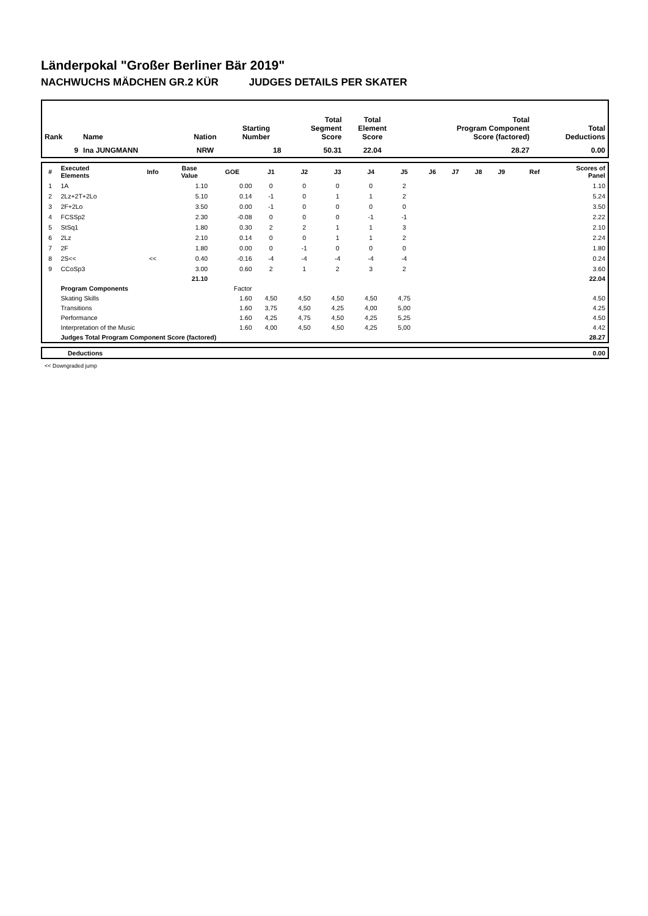Länderpokal "Großer Berliner Bär 2019"
NACHWUCHS MÄDCHEN GR.2 KÜR JUDGES DETAILS PER SKATER
| Rank | Name | Nation | Starting Number | Total Segment Score | Total Element Score | Total Program Component Score (factored) | Total Deductions |
| --- | --- | --- | --- | --- | --- | --- | --- |
| 9 | Ina JUNGMANN | NRW | 18 | 50.31 | 22.04 | 28.27 | 0.00 |
| # | Executed Elements | Info | Base Value | GOE | J1 | J2 | J3 | J4 | J5 | J6 | J7 | J8 | J9 | Ref | Scores of Panel |
| --- | --- | --- | --- | --- | --- | --- | --- | --- | --- | --- | --- | --- | --- | --- | --- |
| 1 | 1A | | 1.10 | 0.00 | 0 | 0 | 0 | 0 | 2 | | | | | | 1.10 |
| 2 | 2Lz+2T+2Lo | | 5.10 | 0.14 | -1 | 0 | 1 | 1 | 2 | | | | | | 5.24 |
| 3 | 2F+2Lo | | 3.50 | 0.00 | -1 | 0 | 0 | 0 | 0 | | | | | | 3.50 |
| 4 | FCSSp2 | | 2.30 | -0.08 | 0 | 0 | 0 | -1 | -1 | | | | | | 2.22 |
| 5 | StSq1 | | 1.80 | 0.30 | 2 | 2 | 1 | 1 | 3 | | | | | | 2.10 |
| 6 | 2Lz | | 2.10 | 0.14 | 0 | 0 | 1 | 1 | 2 | | | | | | 2.24 |
| 7 | 2F | | 1.80 | 0.00 | 0 | -1 | 0 | 0 | 0 | | | | | | 1.80 |
| 8 | 2S<< | << | 0.40 | -0.16 | -4 | -4 | -4 | -4 | -4 | | | | | | 0.24 |
| 9 | CCoSp3 | | 3.00 | 0.60 | 2 | 1 | 2 | 3 | 2 | | | | | | 3.60 |
| | | | 21.10 | | | | | | | | | | | | 22.04 |
| | Program Components | | | Factor | | | | | | | | | | | |
| | Skating Skills | | | 1.60 | 4,50 | 4,50 | 4,50 | 4,50 | 4,75 | | | | | | 4.50 |
| | Transitions | | | 1.60 | 3,75 | 4,50 | 4,25 | 4,00 | 5,00 | | | | | | 4.25 |
| | Performance | | | 1.60 | 4,25 | 4,75 | 4,50 | 4,25 | 5,25 | | | | | | 4.50 |
| | Interpretation of the Music | | | 1.60 | 4,00 | 4,50 | 4,50 | 4,25 | 5,00 | | | | | | 4.42 |
| | Judges Total Program Component Score (factored) | | | | | | | | | | | | | | 28.27 |
| | Deductions | 0.00 |
<< Downgraded jump